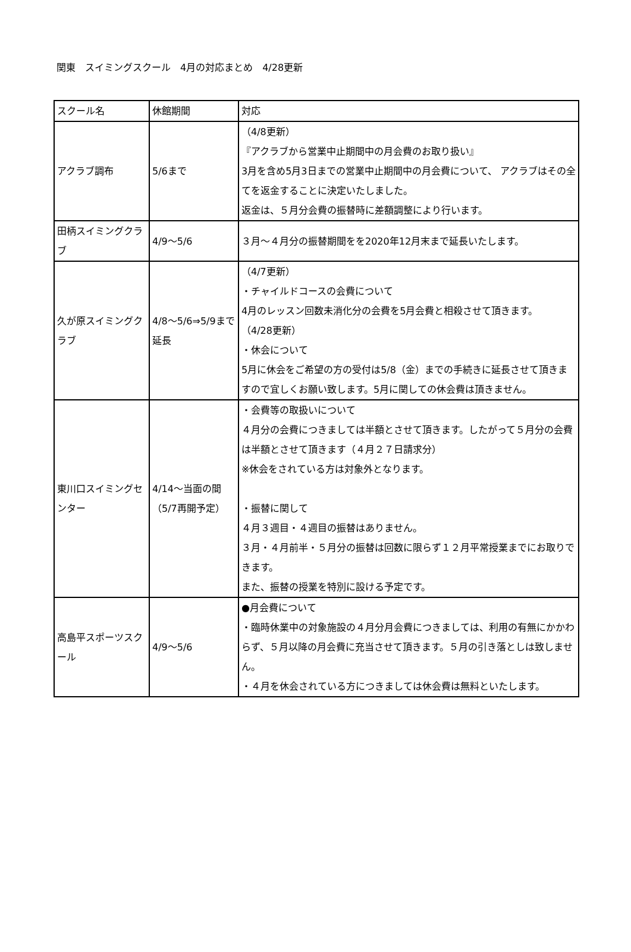関東　スイミングスクール　4月の対応まとめ　4/28更新
| スクール名 | 休館期間 | 対応 |
| アクラブ調布 | 5/6まで | （4/8更新） 『アクラブから営業中止期間中の月会費のお取り扱い』 3月を含め5月3日までの営業中止期間中の月会費について、 アクラブはその全てを返金することに決定いたしました。 返金は、５月分会費の振替時に差額調整により行います。 |
| 田柄スイミングクラブ | 4/9～5/6 | ３月～４月分の振替期間をを2020年12月末まで延長いたします。 |
| 久が原スイミングクラブ | 4/8～5/6⇒5/9まで延長 | （4/7更新） ・チャイルドコースの会費について 4月のレッスン回数未消化分の会費を5月会費と相殺させて頂きます。 （4/28更新） ・休会について 5月に休会をご希望の方の受付は5/8（金）までの手続きに延長させて頂きますので宜しくお願い致します。5月に関しての休会費は頂きません。 |
| 東川口スイミングセンター | 4/14～当面の間（5/7再開予定） | ・会費等の取扱いについて ４月分の会費につきましては半額とさせて頂きます。したがって５月分の会費は半額とさせて頂きます（４月２７日請求分） ※休会をされている方は対象外となります。 ・振替に関して ４月３週目・４週目の振替はありません。 ３月・４月前半・５月分の振替は回数に限らず１２月平常授業までにお取りできます。 また、振替の授業を特別に設ける予定です。 |
| 高島平スポーツスクール | 4/9～5/6 | ●月会費について ・臨時休業中の対象施設の４月分月会費につきましては、利用の有無にかかわらず、５月以降の月会費に充当させて頂きます。５月の引き落としは致しません。 ・４月を休会されている方につきましては休会費は無料といたします。 |